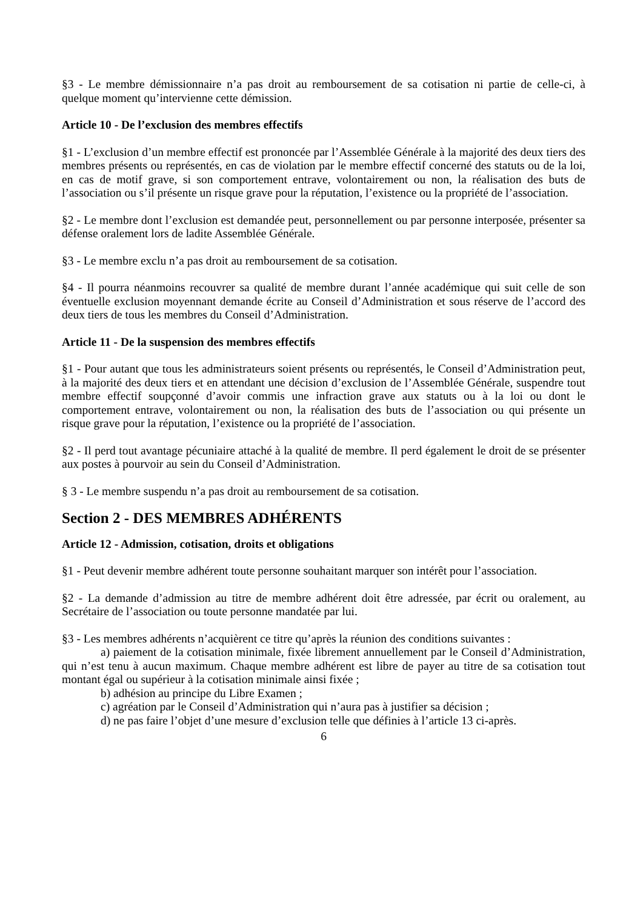§3 - Le membre démissionnaire n’a pas droit au remboursement de sa cotisation ni partie de celle-ci, à quelque moment qu’intervienne cette démission.
Article 10 - De l’exclusion des membres effectifs
§1 - L’exclusion d’un membre effectif est prononcée par l’Assemblée Générale à la majorité des deux tiers des membres présents ou représentés, en cas de violation par le membre effectif concerné des statuts ou de la loi, en cas de motif grave, si son comportement entrave, volontairement ou non, la réalisation des buts de l’association ou s’il présente un risque grave pour la réputation, l’existence ou la propriété de l’association.
§2 - Le membre dont l’exclusion est demandée peut, personnellement ou par personne interposée, présenter sa défense oralement lors de ladite Assemblée Générale.
§3 - Le membre exclu n’a pas droit au remboursement de sa cotisation.
§4 - Il pourra néanmoins recouvrer sa qualité de membre durant l’année académique qui suit celle de son éventuelle exclusion moyennant demande écrite au Conseil d’Administration et sous réserve de l’accord des deux tiers de tous les membres du Conseil d’Administration.
Article 11 - De la suspension des membres effectifs
§1 - Pour autant que tous les administrateurs soient présents ou représentés, le Conseil d’Administration peut, à la majorité des deux tiers et en attendant une décision d’exclusion de l’Assemblée Générale, suspendre tout membre effectif soupçonné d’avoir commis une infraction grave aux statuts ou à la loi ou dont le comportement entrave, volontairement ou non, la réalisation des buts de l’association ou qui présente un risque grave pour la réputation, l’existence ou la propriété de l’association.
§2 - Il perd tout avantage pécuniaire attaché à la qualité de membre. Il perd également le droit de se présenter aux postes à pourvoir au sein du Conseil d’Administration.
§ 3 - Le membre suspendu n’a pas droit au remboursement de sa cotisation.
Section 2 - DES MEMBRES ADHÉRENTS
Article 12 - Admission, cotisation, droits et obligations
§1 - Peut devenir membre adhérent toute personne souhaitant marquer son intérêt pour l’association.
§2 - La demande d’admission au titre de membre adhérent doit être adressée, par écrit ou oralement, au Secrétaire de l’association ou toute personne mandatée par lui.
§3 - Les membres adhérents n’acquièrent ce titre qu’après la réunion des conditions suivantes :
a) paiement de la cotisation minimale, fixée librement annuellement par le Conseil d’Administration, qui n’est tenu à aucun maximum. Chaque membre adhérent est libre de payer au titre de sa cotisation tout montant égal ou supérieur à la cotisation minimale ainsi fixée ;
b) adhésion au principe du Libre Examen ;
c) agréation par le Conseil d’Administration qui n’aura pas à justifier sa décision ;
d) ne pas faire l’objet d’une mesure d’exclusion telle que définies à l’article 13 ci-après.
6